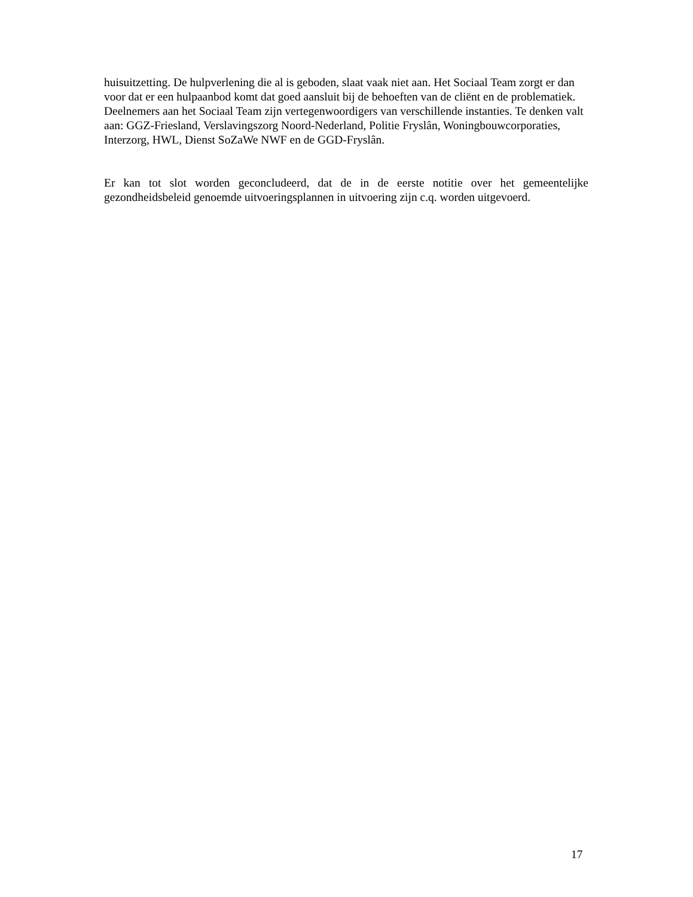huisuitzetting. De hulpverlening die al is geboden, slaat vaak niet aan. Het Sociaal Team zorgt er dan voor dat er een hulpaanbod komt dat goed aansluit bij de behoeften van de cliënt en de problematiek.
Deelnemers aan het Sociaal Team zijn vertegenwoordigers van verschillende instanties. Te denken valt aan: GGZ-Friesland, Verslavingszorg Noord-Nederland, Politie Fryslân, Woningbouwcorporaties, Interzorg, HWL, Dienst SoZaWe NWF en de GGD-Fryslân.
Er kan tot slot worden geconcludeerd, dat de in de eerste notitie over het gemeentelijke gezondheidsbeleid genoemde uitvoeringsplannen in uitvoering zijn c.q. worden uitgevoerd.
17